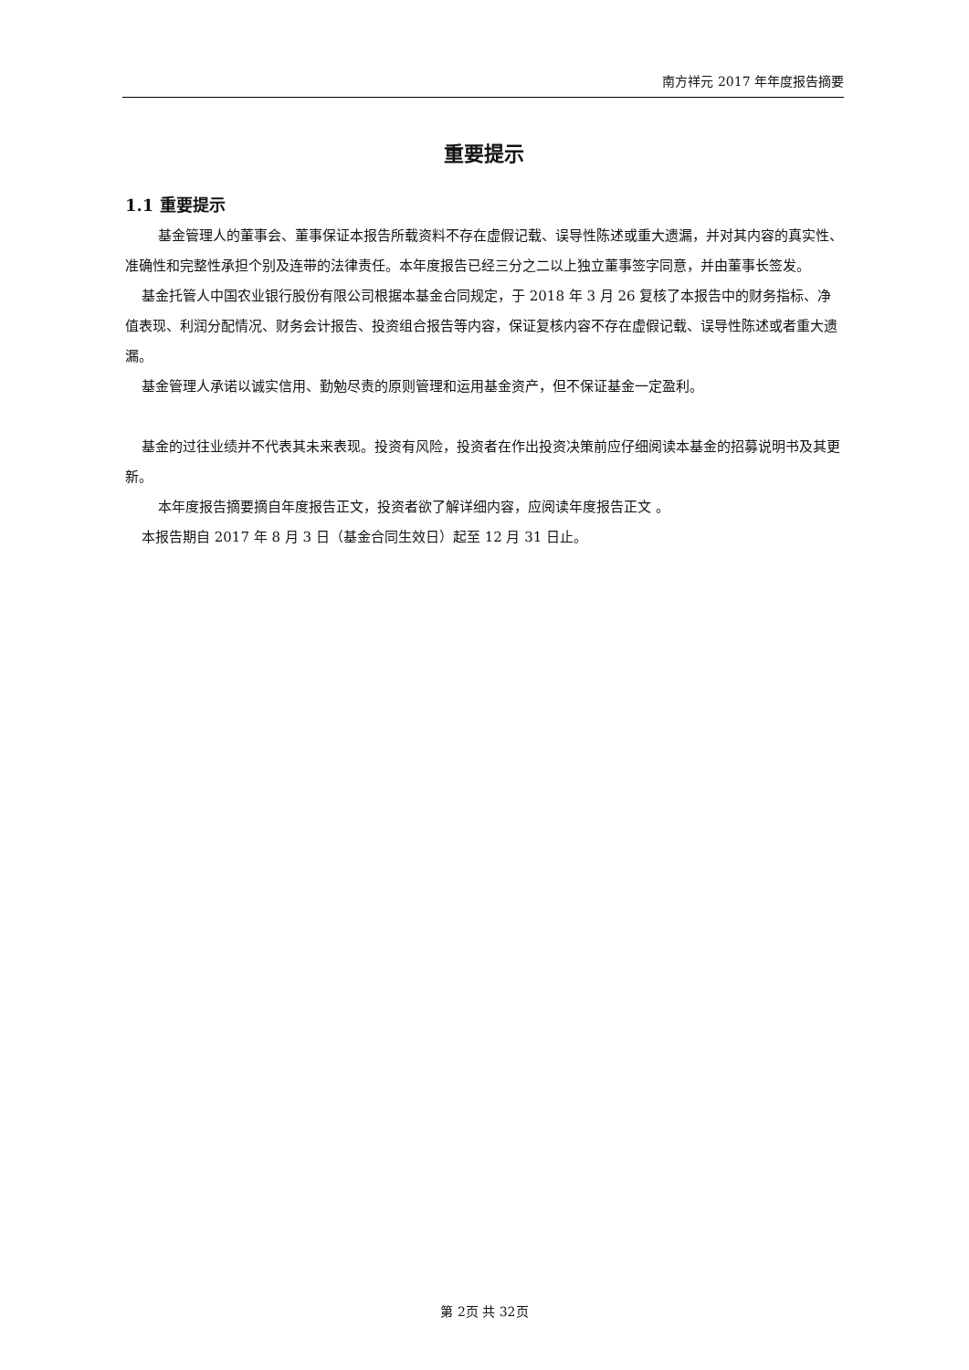南方祥元 2017 年年度报告摘要
重要提示
1.1 重要提示
基金管理人的董事会、董事保证本报告所载资料不存在虚假记载、误导性陈述或重大遗漏，并对其内容的真实性、准确性和完整性承担个别及连带的法律责任。本年度报告已经三分之二以上独立董事签字同意，并由董事长签发。
基金托管人中国农业银行股份有限公司根据本基金合同规定，于 2018 年 3 月 26 复核了本报告中的财务指标、净值表现、利润分配情况、财务会计报告、投资组合报告等内容，保证复核内容不存在虚假记载、误导性陈述或者重大遗漏。
基金管理人承诺以诚实信用、勤勉尽责的原则管理和运用基金资产，但不保证基金一定盈利。
基金的过往业绩并不代表其未来表现。投资有风险，投资者在作出投资决策前应仔细阅读本基金的招募说明书及其更新。
本年度报告摘要摘自年度报告正文，投资者欲了解详细内容，应阅读年度报告正文 。
本报告期自 2017 年 8 月 3 日（基金合同生效日）起至 12 月 31 日止。
第 2页 共 32页